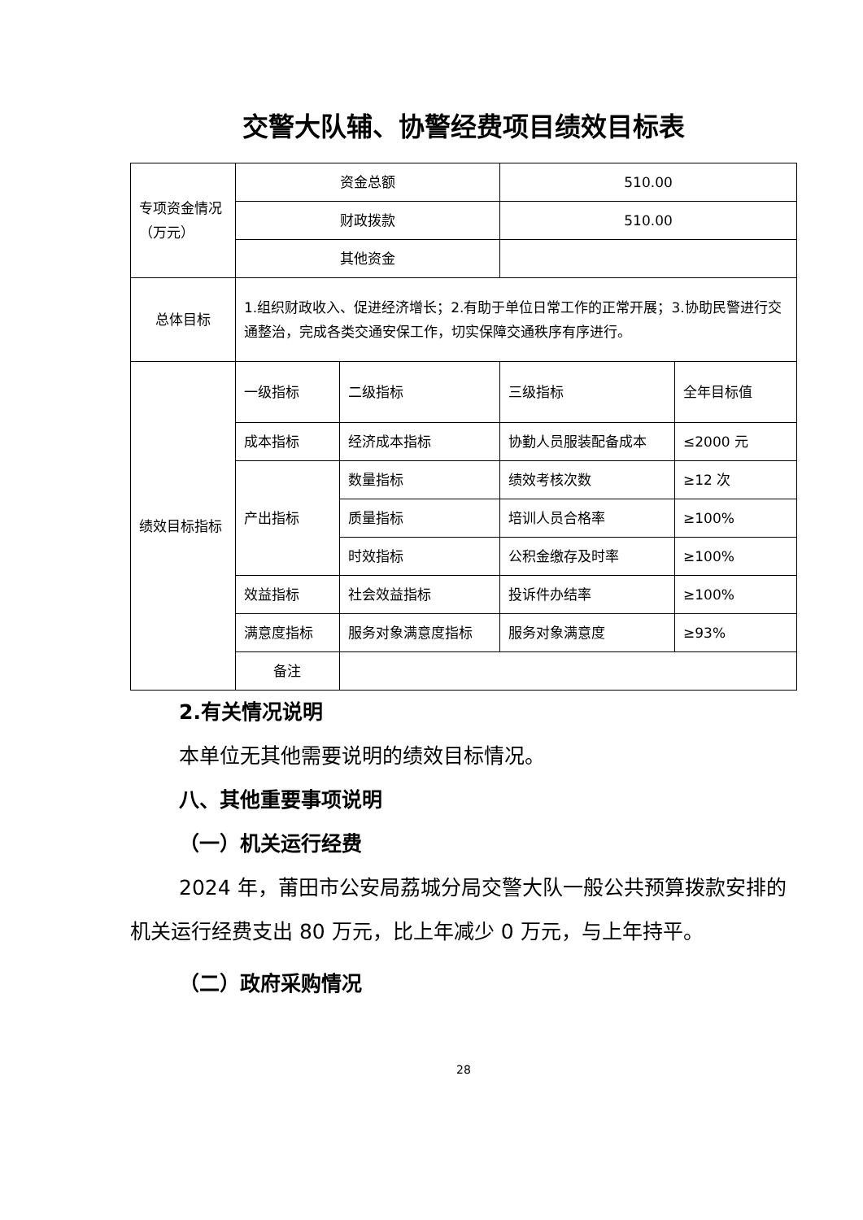交警大队辅、协警经费项目绩效目标表
| 专项资金情况（万元） | 资金总额 | | 510.00 | |
| | 财政拨款 | | 510.00 | |
| | 其他资金 | | | |
| 总体目标 | 1.组织财政收入、促进经济增长；2.有助于单位日常工作的正常开展；3.协助民警进行交通整治，完成各类交通安保工作，切实保障交通秩序有序进行。 | | | |
| 绩效目标指标 | 一级指标 | 二级指标 | 三级指标 | 全年目标值 |
| | 成本指标 | 经济成本指标 | 协勤人员服装配备成本 | ≤2000 元 |
| | 产出指标 | 数量指标 | 绩效考核次数 | ≥12 次 |
| | | 质量指标 | 培训人员合格率 | ≥100% |
| | | 时效指标 | 公积金缴存及时率 | ≥100% |
| | 效益指标 | 社会效益指标 | 投诉件办结率 | ≥100% |
| | 满意度指标 | 服务对象满意度指标 | 服务对象满意度 | ≥93% |
| | 备注 | | | |
2.有关情况说明
本单位无其他需要说明的绩效目标情况。
八、其他重要事项说明
（一）机关运行经费
2024 年，莆田市公安局荔城分局交警大队一般公共预算拨款安排的机关运行经费支出 80 万元，比上年减少 0 万元，与上年持平。
（二）政府采购情况
28